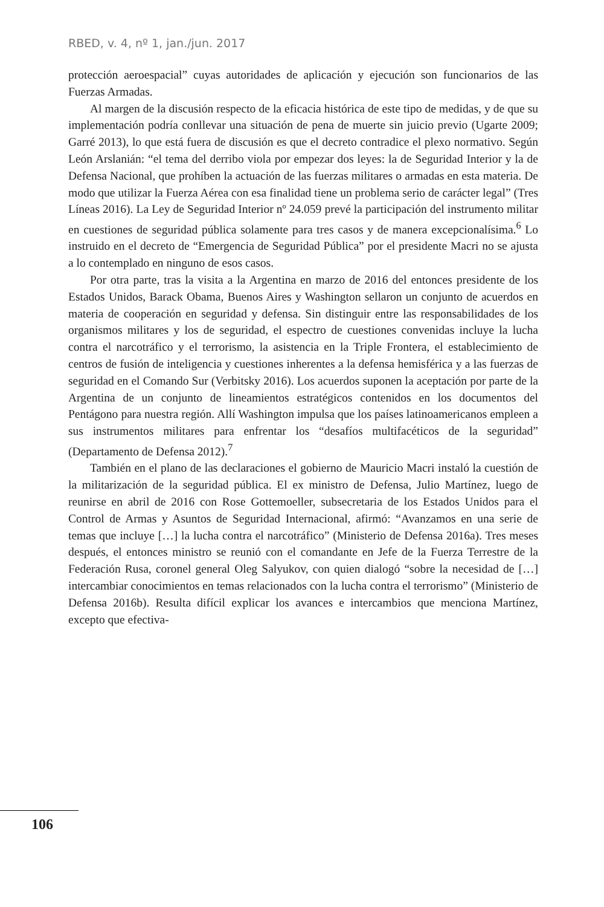RBED, v. 4, nº 1, jan./jun. 2017
protección aeroespacial” cuyas autoridades de aplicación y ejecución son funcionarios de las Fuerzas Armadas.
Al margen de la discusión respecto de la eficacia histórica de este tipo de medidas, y de que su implementación podría conllevar una situación de pena de muerte sin juicio previo (Ugarte 2009; Garré 2013), lo que está fuera de discusión es que el decreto contradice el plexo normativo. Según León Arslanián: “el tema del derribo viola por empezar dos leyes: la de Seguridad Interior y la de Defensa Nacional, que prohíben la actuación de las fuerzas militares o armadas en esta materia. De modo que utilizar la Fuerza Aérea con esa finalidad tiene un problema serio de carácter legal” (Tres Líneas 2016). La Ley de Seguridad Interior nº 24.059 prevé la participación del instrumento militar en cuestiones de seguridad pública solamente para tres casos y de manera excepcionalísima.<sup>6</sup> Lo instruido en el decreto de “Emergencia de Seguridad Pública” por el presidente Macri no se ajusta a lo contemplado en ninguno de esos casos.
Por otra parte, tras la visita a la Argentina en marzo de 2016 del entonces presidente de los Estados Unidos, Barack Obama, Buenos Aires y Washington sellaron un conjunto de acuerdos en materia de cooperación en seguridad y defensa. Sin distinguir entre las responsabilidades de los organismos militares y los de seguridad, el espectro de cuestiones convenidas incluye la lucha contra el narcotráfico y el terrorismo, la asistencia en la Triple Frontera, el establecimiento de centros de fusión de inteligencia y cuestiones inherentes a la defensa hemisférica y a las fuerzas de seguridad en el Comando Sur (Verbitsky 2016). Los acuerdos suponen la aceptación por parte de la Argentina de un conjunto de lineamientos estratégicos contenidos en los documentos del Pentágono para nuestra región. Allí Washington impulsa que los países latinoamericanos empleen a sus instrumentos militares para enfrentar los “desafíos multifacéticos de la seguridad” (Departamento de Defensa 2012).<sup>7</sup>
También en el plano de las declaraciones el gobierno de Mauricio Macri instaló la cuestión de la militarización de la seguridad pública. El ex ministro de Defensa, Julio Martínez, luego de reunirse en abril de 2016 con Rose Gottemoeller, subsecretaria de los Estados Unidos para el Control de Armas y Asuntos de Seguridad Internacional, afirmó: “Avanzamos en una serie de temas que incluye […] la lucha contra el narcotráfico” (Ministerio de Defensa 2016a). Tres meses después, el entonces ministro se reunió con el comandante en Jefe de la Fuerza Terrestre de la Federación Rusa, coronel general Oleg Salyukov, con quien dialogó “sobre la necesidad de […] intercambiar conocimientos en temas relacionados con la lucha contra el terrorismo” (Ministerio de Defensa 2016b). Resulta difícil explicar los avances e intercambios que menciona Martínez, excepto que efectiva-
106